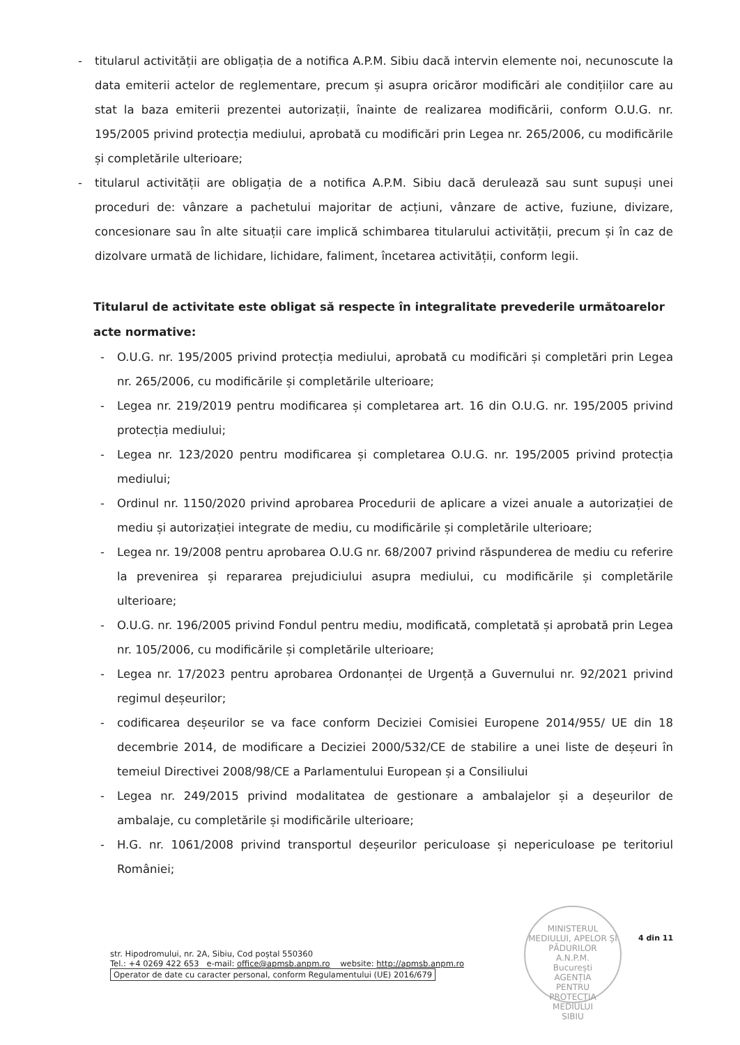- titularul activității are obligația de a notifica A.P.M. Sibiu dacă intervin elemente noi, necunoscute la data emiterii actelor de reglementare, precum și asupra oricăror modificări ale condițiilor care au stat la baza emiterii prezentei autorizații, înainte de realizarea modificării, conform O.U.G. nr. 195/2005 privind protecția mediului, aprobată cu modificări prin Legea nr. 265/2006, cu modificările și completările ulterioare;
- titularul activității are obligația de a notifica A.P.M. Sibiu dacă derulează sau sunt supuși unei proceduri de: vânzare a pachetului majoritar de acțiuni, vânzare de active, fuziune, divizare, concesionare sau în alte situații care implică schimbarea titularului activității, precum și în caz de dizolvare urmată de lichidare, lichidare, faliment, încetarea activității, conform legii.
Titularul de activitate este obligat să respecte în integralitate prevederile următoarelor acte normative:
- O.U.G. nr. 195/2005 privind protecția mediului, aprobată cu modificări și completări prin Legea nr. 265/2006, cu modificările și completările ulterioare;
- Legea nr. 219/2019 pentru modificarea și completarea art. 16 din O.U.G. nr. 195/2005 privind protecția mediului;
- Legea nr. 123/2020 pentru modificarea și completarea O.U.G. nr. 195/2005 privind protecția mediului;
- Ordinul nr. 1150/2020 privind aprobarea Procedurii de aplicare a vizei anuale a autorizației de mediu și autorizației integrate de mediu, cu modificările și completările ulterioare;
- Legea nr. 19/2008 pentru aprobarea O.U.G nr. 68/2007 privind răspunderea de mediu cu referire la prevenirea și repararea prejudiciului asupra mediului, cu modificările și completările ulterioare;
- O.U.G. nr. 196/2005 privind Fondul pentru mediu, modificată, completată și aprobată prin Legea nr. 105/2006, cu modificările și completările ulterioare;
- Legea nr. 17/2023 pentru aprobarea Ordonanței de Urgență a Guvernului nr. 92/2021 privind regimul deșeurilor;
- codificarea deșeurilor se va face conform Deciziei Comisiei Europene 2014/955/ UE din 18 decembrie 2014, de modificare a Deciziei 2000/532/CE de stabilire a unei liste de deșeuri în temeiul Directivei 2008/98/CE a Parlamentului European și a Consiliului
- Legea nr. 249/2015 privind modalitatea de gestionare a ambalajelor și a deșeurilor de ambalaje, cu completările și modificările ulterioare;
- H.G. nr. 1061/2008 privind transportul deșeurilor periculoase și nepericuloase pe teritoriul României;
MINISTERUL MEDIULUI, APELOR ȘI PĂDURILOR
A.N.P.M.
București
AGENȚIA
PENTRU
PROTECȚIA
MEDIULUI
SIBIU
4 din 11
str. Hipodromului, nr. 2A, Sibiu, Cod poștal 550360
Tel.: +4 0269 422 653 e-mail: office@apmsb.anpm.ro website: http://apmsb.anpm.ro
Operator de date cu caracter personal, conform Regulamentului (UE) 2016/679